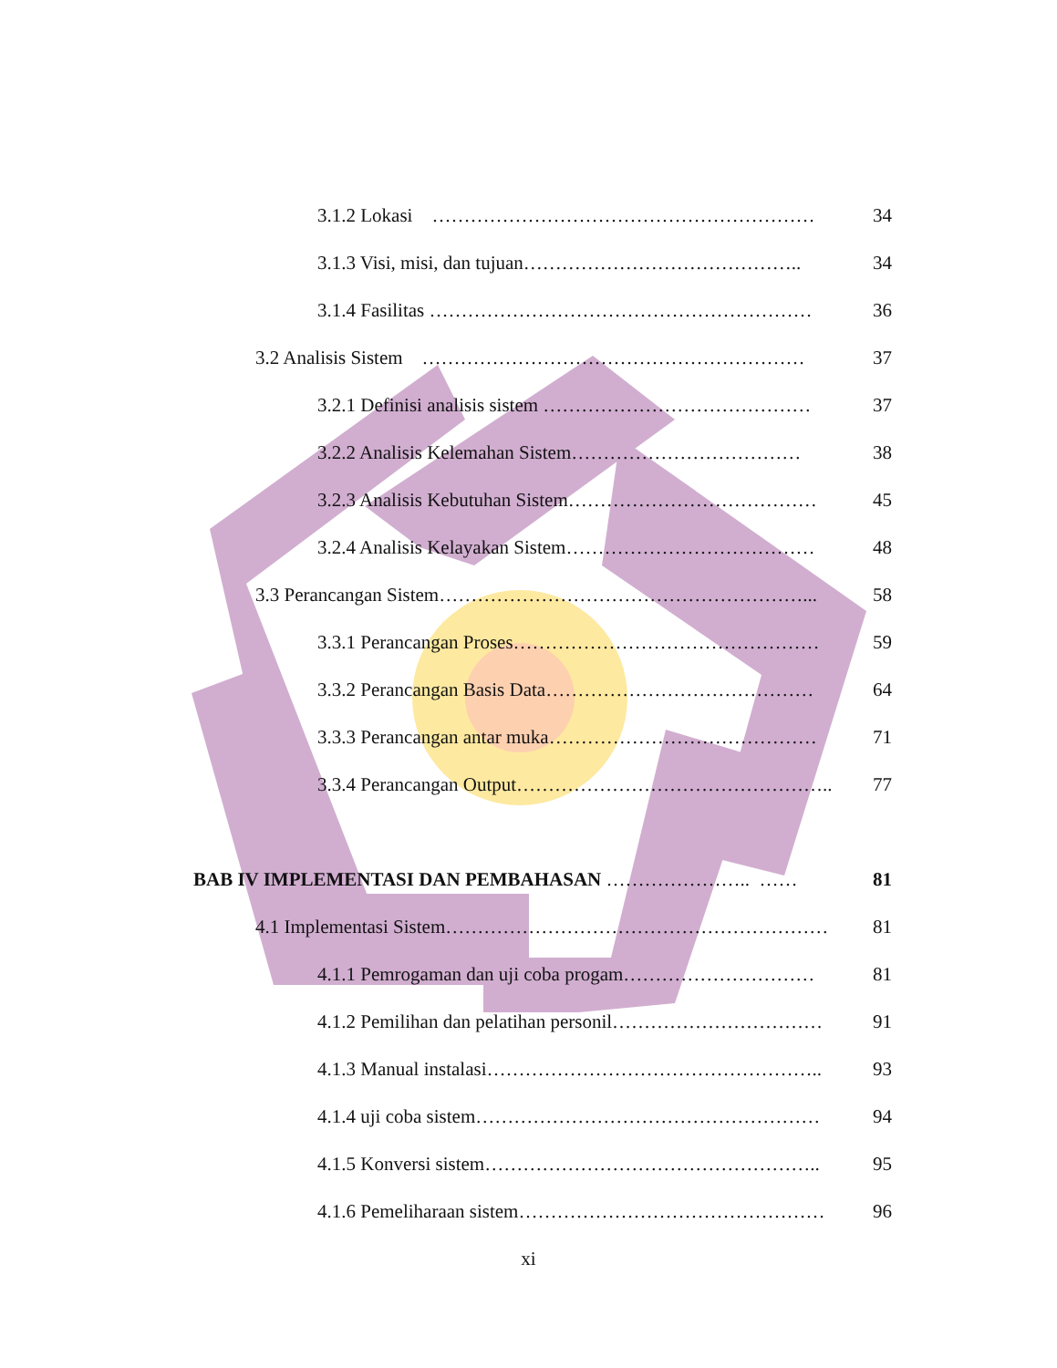3.1.2 Lokasi …………………………………………………… 34
3.1.3 Visi, misi, dan tujuan…………………………………….. 34
3.1.4 Fasilitas …………………………………………………… 36
3.2 Analisis Sistem …………………………………………………… 37
3.2.1 Definisi analisis sistem …………………………………… 37
3.2.2 Analisis Kelemahan Sistem……………………………… 38
3.2.3 Analisis Kebutuhan Sistem………………………………… 45
3.2.4 Analisis Kelayakan Sistem………………………………… 48
3.3 Perancangan Sistem…………………………………………………... 58
3.3.1 Perancangan Proses………………………………………… 59
3.3.2 Perancangan Basis Data…………………………………… 64
3.3.3 Perancangan antar muka…………………………………… 71
3.3.4 Perancangan Output………………………………………….. 77
BAB IV IMPLEMENTASI DAN PEMBAHASAN ………………….. …… 81
4.1 Implementasi Sistem…………………………………………………… 81
4.1.1 Pemrogaman dan uji coba progam………………………… 81
4.1.2 Pemilihan dan pelatihan personil…………………………… 91
4.1.3 Manual instalasi…………………………………………….. 93
4.1.4 uji coba sistem……………………………………………… 94
4.1.5 Konversi sistem…………………………………………….. 95
4.1.6 Pemeliharaan sistem………………………………………… 96
xi